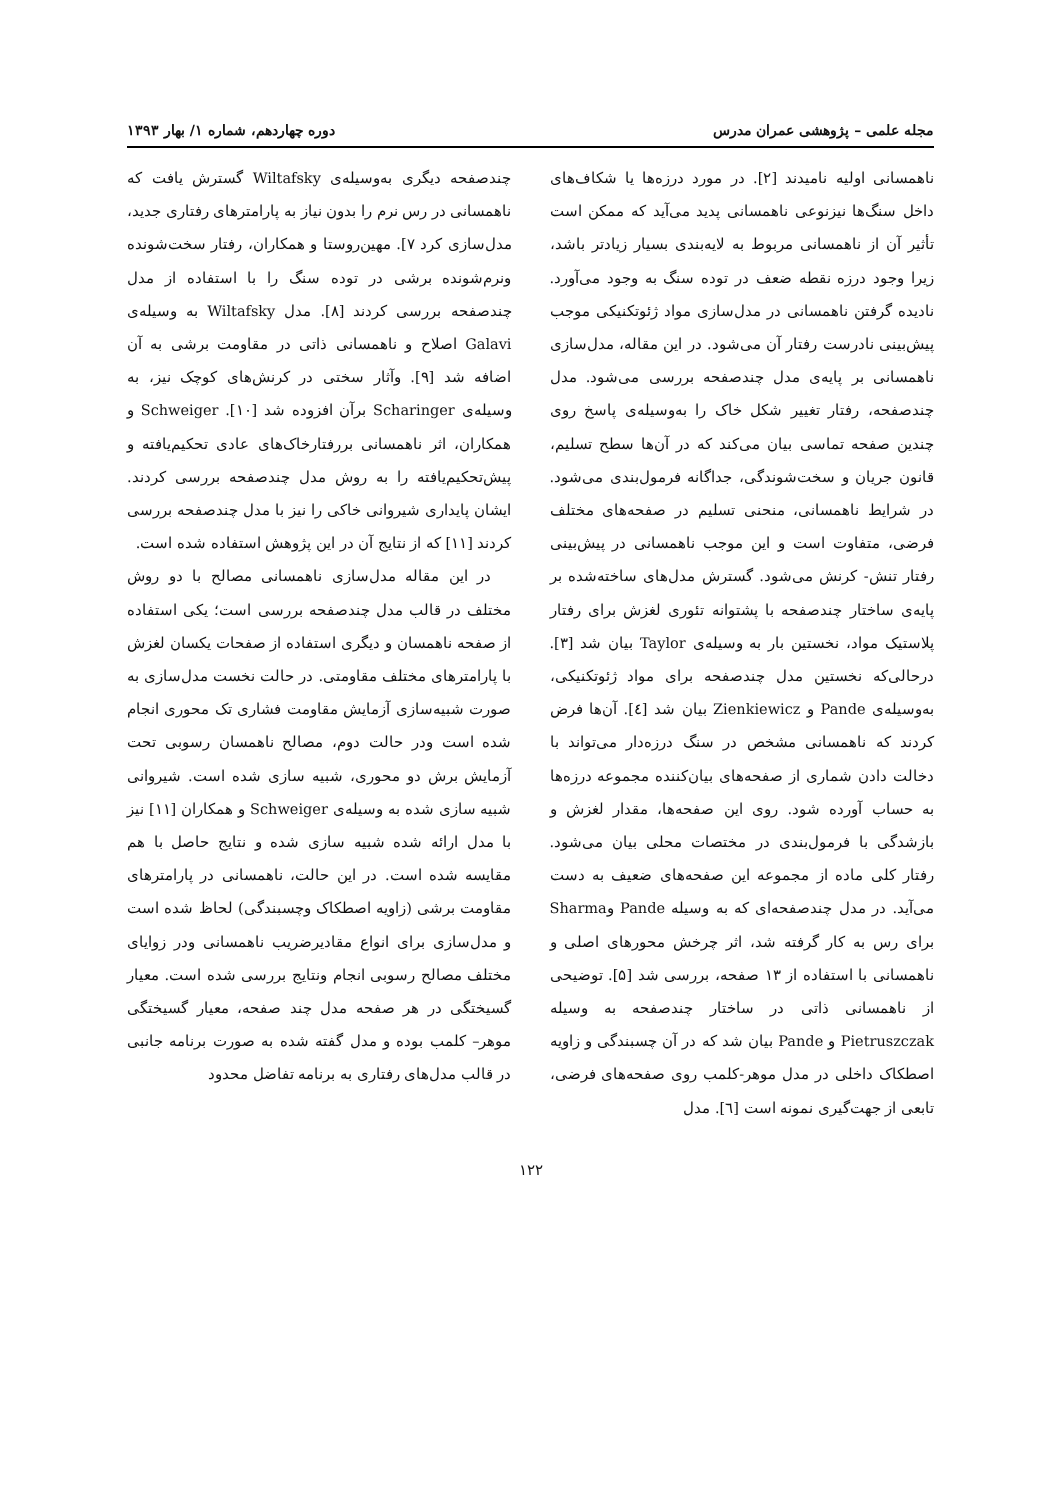مجله علمی – پژوهشی عمران مدرس دوره چهاردهم، شماره ۱/ بهار ۱۳۹۳
ناهمسانی اولیه نامیدند [۲]. در مورد درزه‌ها یا شکاف‌های داخل سنگ‌ها نیزنوعی ناهمسانی پدید می‌آید که ممکن است تأثیر آن از ناهمسانی مربوط به لایه‌بندی بسیار زیادتر باشد، زیرا وجود درزه نقطه ضعف در توده سنگ به وجود می‌آورد. نادیده گرفتن ناهمسانی در مدل‌سازی مواد ژئوتکنیکی موجب پیش‌بینی نادرست رفتار آن می‌شود. در این مقاله، مدل‌سازی ناهمسانی بر پایه‌ی مدل چندصفحه بررسی می‌شود. مدل چندصفحه، رفتار تغییر شکل خاک را به‌وسیله‌ی پاسخ روی چندین صفحه تماسی بیان می‌کند که در آن‌ها سطح تسلیم، قانون جریان و سخت‌شوندگی، جداگانه فرمول‌بندی می‌شود. در شرایط ناهمسانی، منحنی تسلیم در صفحه‌های مختلف فرضی، متفاوت است و این موجب ناهمسانی در پیش‌بینی رفتار تنش- کرنش می‌شود. گسترش مدل‌های ساخته‌شده بر پایه‌ی ساختار چندصفحه با پشتوانه تئوری لغزش برای رفتار پلاستیک مواد، نخستین بار به وسیله‌ی Taylor بیان شد [۳]. درحالی‌که نخستین مدل چندصفحه برای مواد ژئوتکنیکی، به‌وسیله‌ی Pande و Zienkiewicz بیان شد [٤]. آن‌ها فرض کردند که ناهمسانی مشخص در سنگ درزه‌دار می‌تواند با دخالت دادن شماری از صفحه‌های بیان‌کننده مجموعه درزه‌ها به حساب آورده شود. روی این صفحه‌ها، مقدار لغزش و بازشدگی با فرمول‌بندی در مختصات محلی بیان می‌شود. رفتار کلی ماده از مجموعه این صفحه‌های ضعیف به دست می‌آید. در مدل چندصفحه‌ای که به وسیله Pande وSharma برای رس به کار گرفته شد، اثر چرخش محورهای اصلی و ناهمسانی با استفاده از ۱۳ صفحه، بررسی شد [۵]. توضیحی از ناهمسانی ذاتی در ساختار چندصفحه به وسیله Pietruszczak و Pande بیان شد که در آن چسبندگی و زاویه اصطکاک داخلی در مدل موهر-کلمب روی صفحه‌های فرضی، تابعی از جهت‌گیری نمونه است [٦]. مدل
چندصفحه دیگری به‌وسیله‌ی Wiltafsky گسترش یافت که ناهمسانی در رس نرم را بدون نیاز به پارامترهای رفتاری جدید، مدل‌سازی کرد ۷]. مهین‌روستا و همکاران، رفتار سخت‌شونده ونرم‌شونده برشی در توده سنگ را با استفاده از مدل چندصفحه بررسی کردند [۸]. مدل Wiltafsky به وسیله‌ی Galavi اصلاح و ناهمسانی ذاتی در مقاومت برشی به آن اضافه شد [۹]. وآثار سختی در کرنش‌های کوچک نیز، به وسیله‌ی Scharinger برآن افزوده شد [۱۰]. Schweiger و همکاران، اثر ناهمسانی بررفتارخاک‌های عادی تحکیم‌یافته و پیش‌تحکیم‌یافته را به روش مدل چندصفحه بررسی کردند. ایشان پایداری شیروانی خاکی را نیز با مدل چندصفحه بررسی کردند [۱۱] که از نتایج آن در این پژوهش استفاده شده است.
در این مقاله مدل‌سازی ناهمسانی مصالح با دو روش مختلف در قالب مدل چندصفحه بررسی است؛ یکی استفاده از صفحه ناهمسان و دیگری استفاده از صفحات یکسان لغزش با پارامترهای مختلف مقاومتی. در حالت نخست مدل‌سازی به صورت شبیه‌سازی آزمایش مقاومت فشاری تک محوری انجام شده است ودر حالت دوم، مصالح ناهمسان رسوبی تحت آزمایش برش دو محوری، شبیه سازی شده است. شیروانی شبیه سازی شده به وسیله‌ی Schweiger و همکاران [۱۱] نیز با مدل ارائه شده شبیه سازی شده و نتایج حاصل با هم مقایسه شده است. در این حالت، ناهمسانی در پارامترهای مقاومت برشی (زاویه اصطکاک وچسبندگی) لحاظ شده است و مدل‌سازی برای انواع مقادیرضریب ناهمسانی ودر زوایای مختلف مصالح رسوبی انجام ونتایج بررسی شده است. معیار گسیختگی در هر صفحه مدل چند صفحه، معیار گسیختگی موهر– کلمب بوده و مدل گفته شده به صورت برنامه جانبی در قالب مدل‌های رفتاری به برنامه تفاضل محدود
۱۲۲